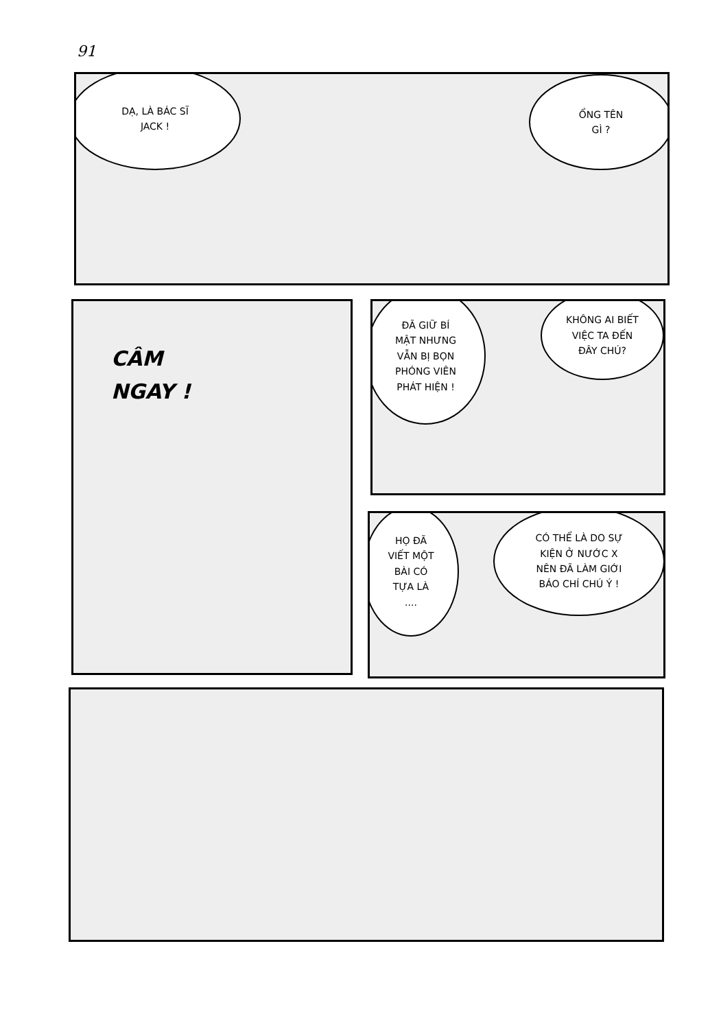91
DẠ, LÀ BÁC SĨ
JACK !
ỔNG TÊN
GÌ ?
CÂM
NGAY !
ĐÃ GIỮ BÍ
MẬT NHƯNG
VẪN BỊ BỌN
PHÓNG VIÊN
PHÁT HIỆN !
KHÔNG AI BIẾT
VIỆC TA ĐẾN
ĐÂY CHÚ?
HỌ ĐÃ
VIẾT MỘT
BÀI CÓ
TỰA LÀ
....
CÓ THỂ LÀ DO SỰ
KIỆN Ở NƯỚC X
NÊN ĐÃ LÀM GIỚI
BÁO CHÍ CHÚ Ý !